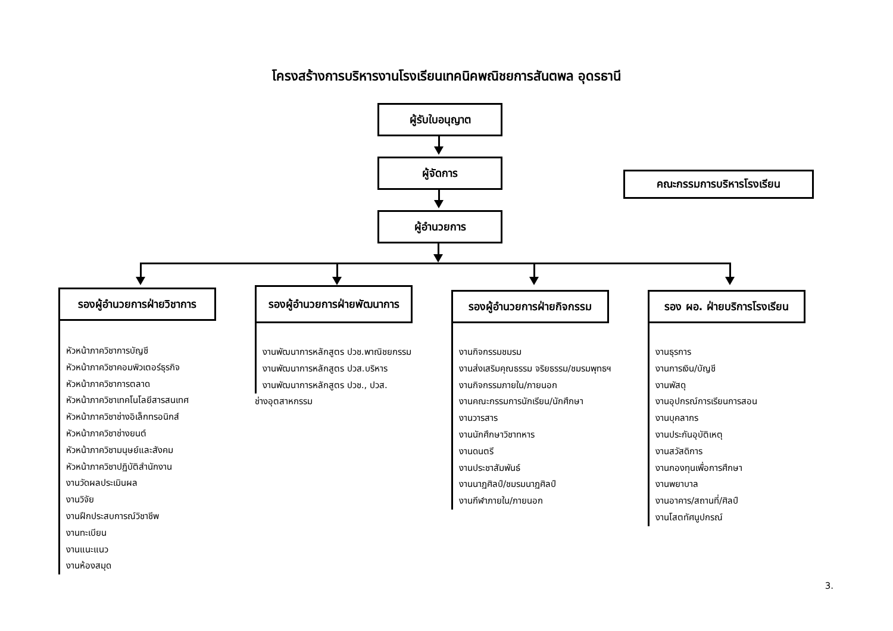โครงสร้างการบริหารงานโรงเรียนเทคนิคพณิชยการสันตพล อุดรธานี
ผู้รับใบอนุญาต
ผู้จัดการ
คณะกรรมการบริหารโรงเรียน
ผู้อำนวยการ
รองผู้อำนวยการฝ่ายวิชาการ
รองผู้อำนวยการฝ่ายพัฒนาการ
รองผู้อำนวยการฝ่ายกิจกรรม
รอง ผอ. ฝ่ายบริการโรงเรียน
หัวหน้าภาควิชาการบัญชี
หัวหน้าภาควิชาคอมพิวเตอร์ธุรกิจ
หัวหน้าภาควิชาการตลาด
หัวหน้าภาควิชาเทคโนโลยีสารสนเทศ
หัวหน้าภาควิชาช่างอิเล็กทรอนิกส์
หัวหน้าภาควิชาช่างยนต์
หัวหน้าภาควิชามนุษย์และสังคม
หัวหน้าภาควิชาปฏิบัติสำนักงาน
งานวัดผลประเมินผล
งานวิจัย
งานฝึกประสบการณ์วิชาชีพ
งานทะเบียน
งานแนะแนว
งานห้องสมุด
งานพัฒนาการหลักสูตร ปวช.พาณิชยกรรม
งานพัฒนาการหลักสูตร ปวส.บริหาร
งานพัฒนาการหลักสูตร ปวช., ปวส.
ช่างอุตสาหกรรม
งานกิจกรรมชมรม
งานส่งเสริมคุณธรรม จริยธรรม/ชมรมพุทธฯ
งานกิจกรรมภายใน/ภายนอก
งานคณะกรรมการนักเรียน/นักศึกษา
งานวารสาร
งานนักศึกษาวิชาทหาร
งานดนตรี
งานประชาสัมพันธ์
งานนาฏศิลป์/ชมรมนาฏศิลป์
งานกีฬาภายใน/ภายนอก
งานธุรการ
งานการเงิน/บัญชี
งานพัสดุ
งานอุปกรณ์การเรียนการสอน
งานบุคลากร
งานประกันอุบัติเหตุ
งานสวัสดิการ
งานกองทุนเพื่อการศึกษา
งานพยาบาล
งานอาคาร/สถานที่/ศิลป์
งานโสตทัศนูปกรณ์
3.